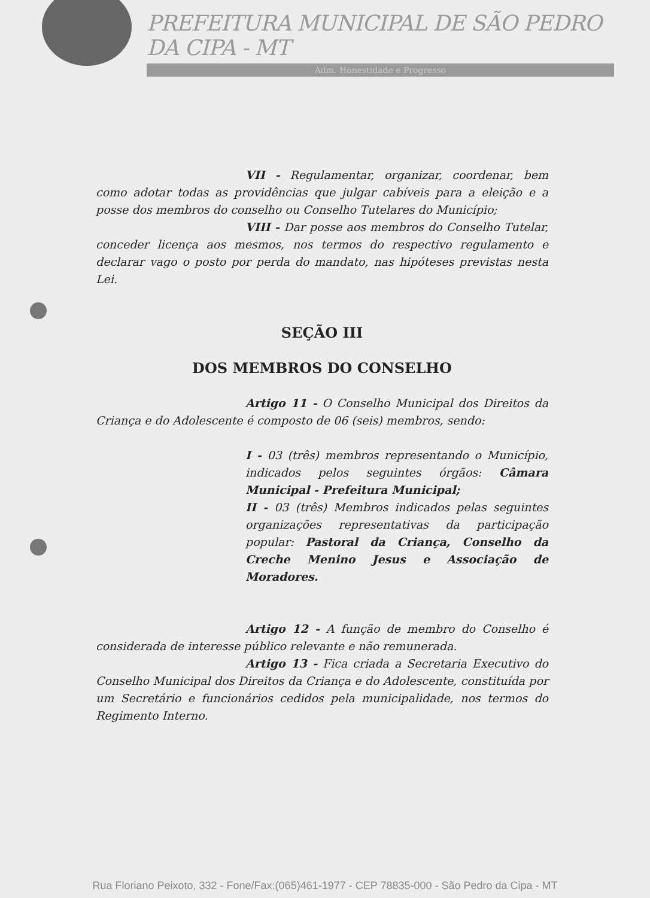PREFEITURA MUNICIPAL DE SÃO PEDRO DA CIPA - MT
Adm. Honestidade e Progresso
VII - Regulamentar, organizar, coordenar, bem como adotar todas as providências que julgar cabíveis para a eleição e a posse dos membros do conselho ou Conselho Tutelares do Município;
VIII - Dar posse aos membros do Conselho Tutelar, conceder licença aos mesmos, nos termos do respectivo regulamento e declarar vago o posto por perda do mandato, nas hipóteses previstas nesta Lei.
SEÇÃO III
DOS MEMBROS DO CONSELHO
Artigo 11 - O Conselho Municipal dos Direitos da Criança e do Adolescente é composto de 06 (seis) membros, sendo:
I - 03 (três) membros representando o Município, indicados pelos seguintes órgãos: Câmara Municipal - Prefeitura Municipal;
II - 03 (três) Membros indicados pelas seguintes organizações representativas da participação popular: Pastoral da Criança, Conselho da Creche Menino Jesus e Associação de Moradores.
Artigo 12 - A função de membro do Conselho é considerada de interesse público relevante e não remunerada.
Artigo 13 - Fica criada a Secretaria Executivo do Conselho Municipal dos Direitos da Criança e do Adolescente, constituída por um Secretário e funcionários cedidos pela municipalidade, nos termos do Regimento Interno.
Rua Floriano Peixoto, 332 - Fone/Fax:(065)461-1977 - CEP 78835-000 - São Pedro da Cipa - MT